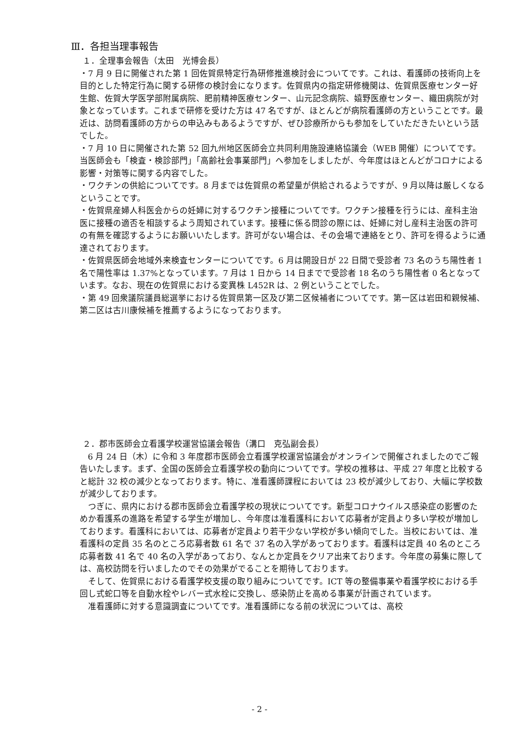Ⅲ．各担当理事報告
１．全理事会報告（太田　光博会長）
・7 月 9 日に開催された第 1 回佐賀県特定行為研修推進検討会についてです。これは、看護師の技術向上を目的とした特定行為に関する研修の検討会になります。佐賀県内の指定研修機関は、佐賀県医療センター好生館、佐賀大学医学部附属病院、肥前精神医療センター、山元記念病院、嬉野医療センター、織田病院が対象となっています。これまで研修を受けた方は 47 名ですが、ほとんどが病院看護師の方ということです。最近は、訪問看護師の方からの申込みもあるようですが、ぜひ診療所からも参加をしていただきたいという話でした。
・7 月 10 日に開催された第 52 回九州地区医師会立共同利用施設連絡協議会（WEB 開催）についてです。当医師会も「検査・検診部門」「高齢社会事業部門」へ参加をしましたが、今年度はほとんどがコロナによる影響・対策等に関する内容でした。
・ワクチンの供給についてです。8 月までは佐賀県の希望量が供給されるようですが、9 月以降は厳しくなるということです。
・佐賀県産婦人科医会からの妊婦に対するワクチン接種についてです。ワクチン接種を行うには、産科主治医に接種の適否を相談するよう周知されています。接種に係る問診の際には、妊婦に対し産科主治医の許可の有無を確認するようにお願いいたします。許可がない場合は、その会場で連絡をとり、許可を得るように通達されております。
・佐賀県医師会地域外来検査センターについてです。6 月は開設日が 22 日間で受診者 73 名のうち陽性者 1 名で陽性率は 1.37%となっています。7 月は 1 日から 14 日までで受診者 18 名のうち陽性者 0 名となっています。なお、現在の佐賀県における変異株 L452R は、2 例ということでした。
・第 49 回衆議院議員総選挙における佐賀県第一区及び第二区候補者についてです。第一区は岩田和親候補、第二区は古川康候補を推薦するようになっております。
２．郡市医師会立看護学校運営協議会報告（溝口　克弘副会長）
6 月 24 日（木）に令和 3 年度郡市医師会立看護学校運営協議会がオンラインで開催されましたのでご報告いたします。まず、全国の医師会立看護学校の動向についてです。学校の推移は、平成 27 年度と比較すると総計 32 校の減少となっております。特に、准看護師課程においては 23 校が減少しており、大幅に学校数が減少しております。
つぎに、県内における郡市医師会立看護学校の現状についてです。新型コロナウイルス感染症の影響のためか看護系の進路を希望する学生が増加し、今年度は准看護科において応募者が定員より多い学校が増加しております。看護科においては、応募者が定員より若干少ない学校が多い傾向でした。当校においては、准看護科の定員 35 名のところ応募者数 61 名で 37 名の入学があっております。看護科は定員 40 名のところ応募者数 41 名で 40 名の入学があっており、なんとか定員をクリア出来ております。今年度の募集に際しては、高校訪問を行いましたのでその効果がでることを期待しております。
そして、佐賀県における看護学校支援の取り組みについてです。ICT 等の整備事業や看護学校における手回し式蛇口等を自動水栓やレバー式水栓に交換し、感染防止を高める事業が計画されています。
准看護師に対する意識調査についてです。准看護師になる前の状況については、高校
- 2 -